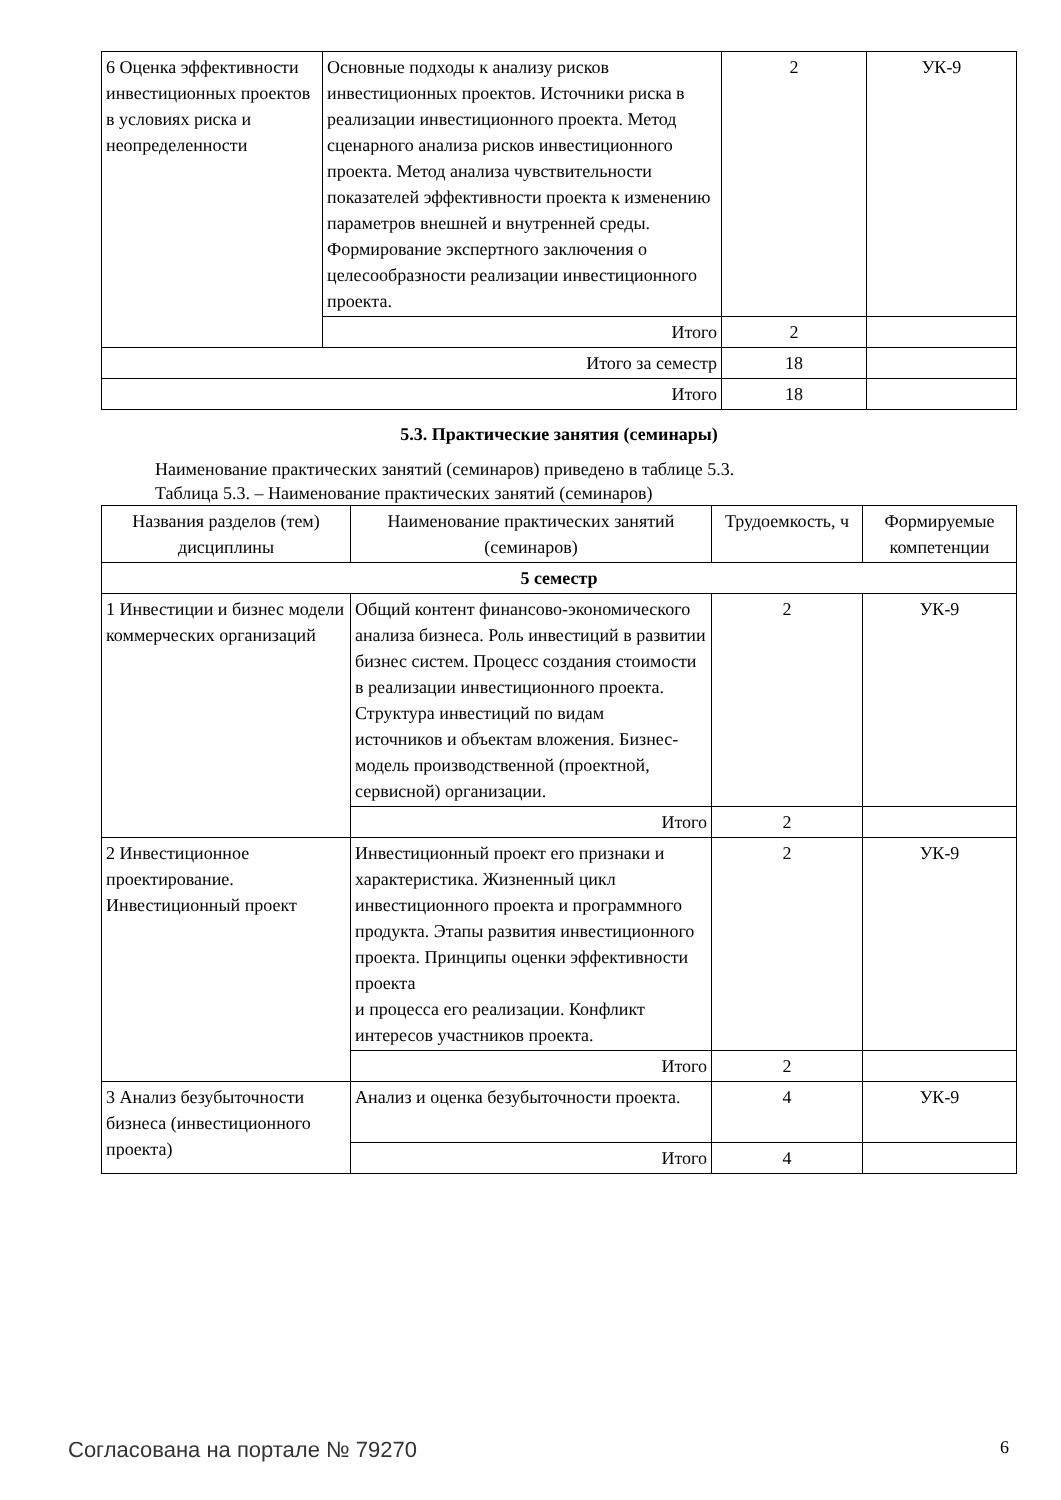| 6 Оценка эффективности инвестиционных проектов в условиях риска и неопределенности | Основные подходы к анализу рисков инвестиционных проектов. Источники риска в реализации инвестиционного проекта. Метод сценарного анализа рисков инвестиционного проекта. Метод анализа чувствительности показателей эффективности проекта к изменению параметров внешней и внутренней среды. Формирование экспертного заключения о целесообразности реализации инвестиционного проекта. | 2 | УК-9 |
| | Итого | 2 | |
| Итого за семестр | | 18 | |
| Итого | | 18 | |
5.3. Практические занятия (семинары)
Наименование практических занятий (семинаров) приведено в таблице 5.3.
Таблица 5.3. – Наименование практических занятий (семинаров)
| Названия разделов (тем) дисциплины | Наименование практических занятий (семинаров) | Трудоемкость, ч | Формируемые компетенции |
| --- | --- | --- | --- |
| 5 семестр | | | |
| 1 Инвестиции и бизнес модели коммерческих организаций | Общий контент финансово-экономического анализа бизнеса. Роль инвестиций в развитии бизнес систем. Процесс создания стоимости в реализации инвестиционного проекта. Структура инвестиций по видам источников и объектам вложения. Бизнес-модель производственной (проектной, сервисной) организации. | 2 | УК-9 |
| | Итого | 2 | |
| 2 Инвестиционное проектирование. Инвестиционный проект | Инвестиционный проект его признаки и характеристика. Жизненный цикл инвестиционного проекта и программного продукта. Этапы развития инвестиционного проекта. Принципы оценки эффективности проекта и процесса его реализации. Конфликт интересов участников проекта. | 2 | УК-9 |
| | Итого | 2 | |
| 3 Анализ безубыточности бизнеса (инвестиционного проекта) | Анализ и оценка безубыточности проекта. | 4 | УК-9 |
| | Итого | 4 | |
Согласована на портале № 79270 6